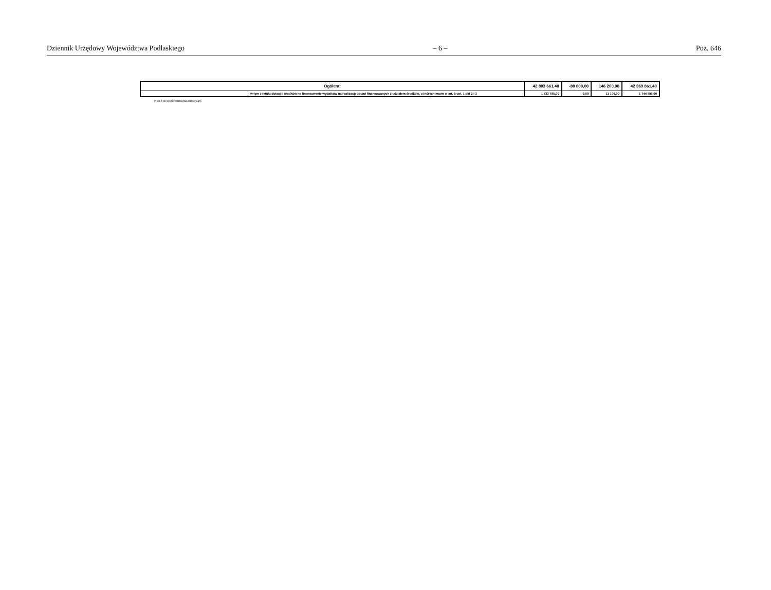Dziennik Urzędowy Województwa Podlaskiego – 6 – Poz. 646
| Ogółem: | | 42 803 661,40 | -80 000,00 | 146 200,00 | 42 869 861,40 |
| | w tym z tytułu dotacji i środków na finansowanie wydatków na realizację zadań finansowanych z udziałem środków, o których mowa w art. 5 ust. 1 pkt 2 i 3 | 1 733 785,00 | 0,00 | 11 100,00 | 1 744 885,00 |
(* kol 2 do wykorzystania fakultatywnego)